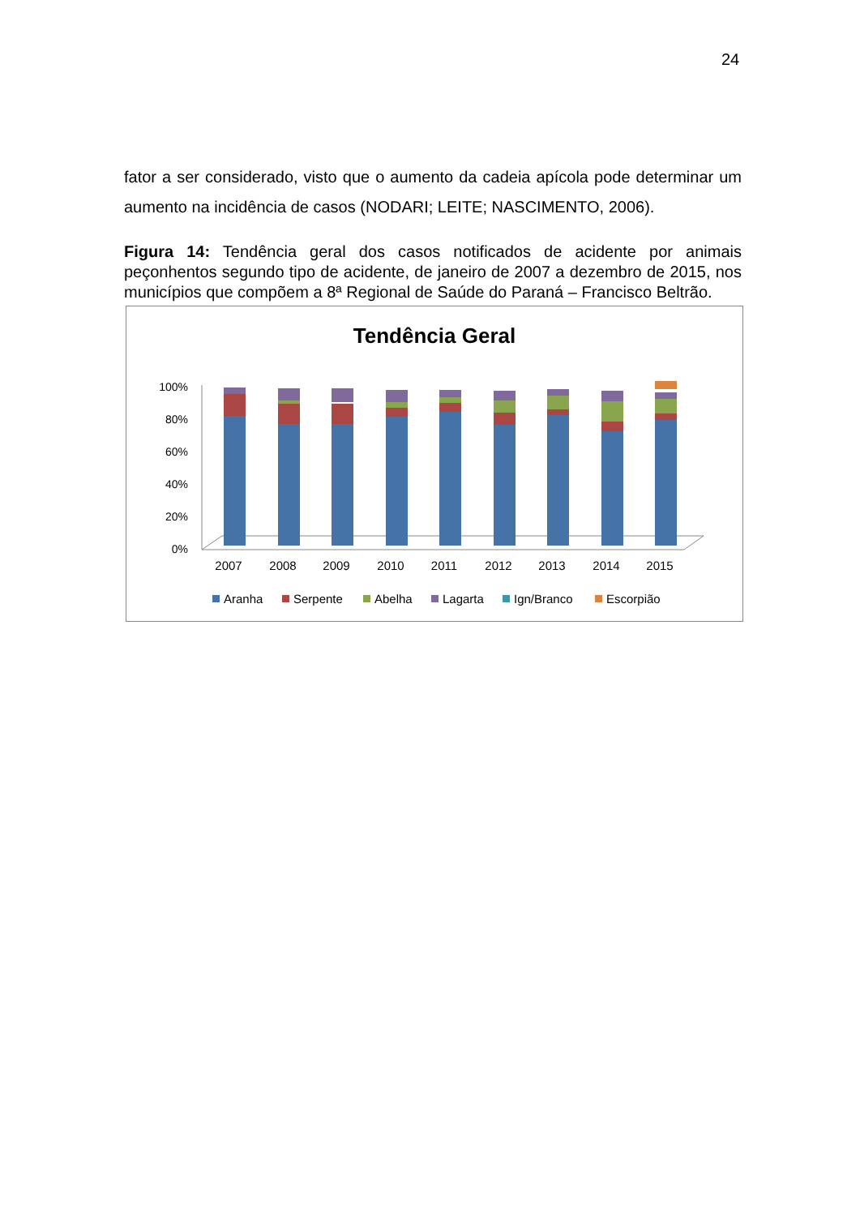24
fator a ser considerado, visto que o aumento da cadeia apícola pode determinar um aumento na incidência de casos (NODARI; LEITE; NASCIMENTO, 2006).
Figura 14: Tendência geral dos casos notificados de acidente por animais peçonhentos segundo tipo de acidente, de janeiro de 2007 a dezembro de 2015, nos municípios que compõem a 8ª Regional de Saúde do Paraná – Francisco Beltrão.
Tendência Geral
100%
80%
60%
40%
20%
0%
2007
2008
2009
2010
2011
2012
2013
2014
2015
Aranha
Serpente
Abelha
Lagarta
Ign/Branco
Escorpião